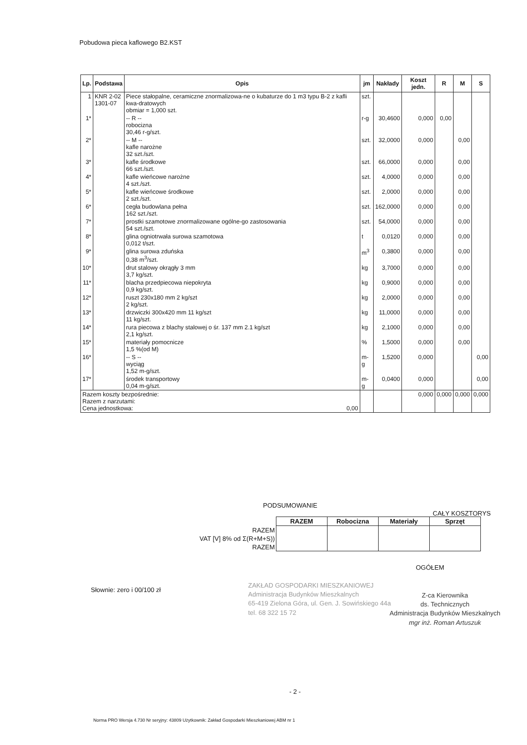Pobudowa pieca kaflowego B2.KST
| Lp. | Podstawa | Opis | jm | Nakłady | Koszt jedn. | R | M | S |
| --- | --- | --- | --- | --- | --- | --- | --- | --- |
| 1 | KNR 2-02 1301-07 | Piece stałopalne, ceramiczne znormalizowa-ne o kubaturze do 1 m3 typu B-2 z kafli kwa-dratowych obmiar = 1,000 szt. | szt. | | | | | |
| 1* | | -- R -- robocizna 30,46 r-g/szt. | r-g | 30,4600 | 0,000 | 0,00 | | |
| 2* | | -- M -- kafle narożne 32 szt./szt. | szt. | 32,0000 | 0,000 | | 0,00 | |
| 3* | | kafle środkowe 66 szt./szt. | szt. | 66,0000 | 0,000 | | 0,00 | |
| 4* | | kafle wieńcowe narożne 4 szt./szt. | szt. | 4,0000 | 0,000 | | 0,00 | |
| 5* | | kafle wieńcowe środkowe 2 szt./szt. | szt. | 2,0000 | 0,000 | | 0,00 | |
| 6* | | cegła budowlana pełna 162 szt./szt. | szt. | 162,0000 | 0,000 | | 0,00 | |
| 7* | | prostki szamotowe znormalizowane ogólne-go zastosowania 54 szt./szt. | szt. | 54,0000 | 0,000 | | 0,00 | |
| 8* | | glina ogniotrwała surowa szamotowa 0,012 t/szt. | t | 0,0120 | 0,000 | | 0,00 | |
| 9* | | glina surowa zduńska 0,38 m<sup>3</sup>/szt. | m<sup>3</sup> | 0,3800 | 0,000 | | 0,00 | |
| 10* | | drut stalowy okrągły 3 mm 3,7 kg/szt. | kg | 3,7000 | 0,000 | | 0,00 | |
| 11* | | blacha przedpiecowa niepokryta 0,9 kg/szt. | kg | 0,9000 | 0,000 | | 0,00 | |
| 12* | | ruszt 230x180 mm 2 kg/szt 2 kg/szt. | kg | 2,0000 | 0,000 | | 0,00 | |
| 13* | | drzwiczki 300x420 mm 11 kg/szt 11 kg/szt. | kg | 11,0000 | 0,000 | | 0,00 | |
| 14* | | rura piecowa z blachy stalowej o śr. 137 mm 2.1 kg/szt 2,1 kg/szt. | kg | 2,1000 | 0,000 | | 0,00 | |
| 15* | | materiały pomocnicze 1,5 %(od M) | % | 1,5000 | 0,000 | | 0,00 | |
| 16* | | -- S -- wyciąg 1,52 m-g/szt. | m-g | 1,5200 | 0,000 | | | 0,00 |
| 17* | | środek transportowy 0,04 m-g/szt. | m-g | 0,0400 | 0,000 | | | 0,00 |
| Razem koszty bezpośrednie: Razem z narzutami: Cena jednostkowa: 0,00 | | | | | 0,000 | 0,000 | 0,000 | 0,000 |
PODSUMOWANIE
CAŁY KOSZTORYS
| | RAZEM | Robocizna | Materiały | Sprzęt |
| RAZEM | | | | |
| VAT [V] 8% od Σ(R+M+S)) | | | | |
| RAZEM | | | | |
OGÓŁEM
Słownie: zero i 00/100 zł
ZAKŁAD GOSPODARKI MIESZKANIOWEJ
Administracja Budynków Mieszkalnych
65-419 Zielona Góra, ul. Gen. J. Sowińskiego 44a
tel. 68 322 15 72
Z-ca Kierownika
ds. Technicznych
Administracja Budynków Mieszkalnych
mgr inż. Roman Artuszuk
- 2 -
Norma PRO Wersja 4.730 Nr seryjny: 43809 Użytkownik: Zakład Gospodarki Mieszkaniowej ABM nr 1